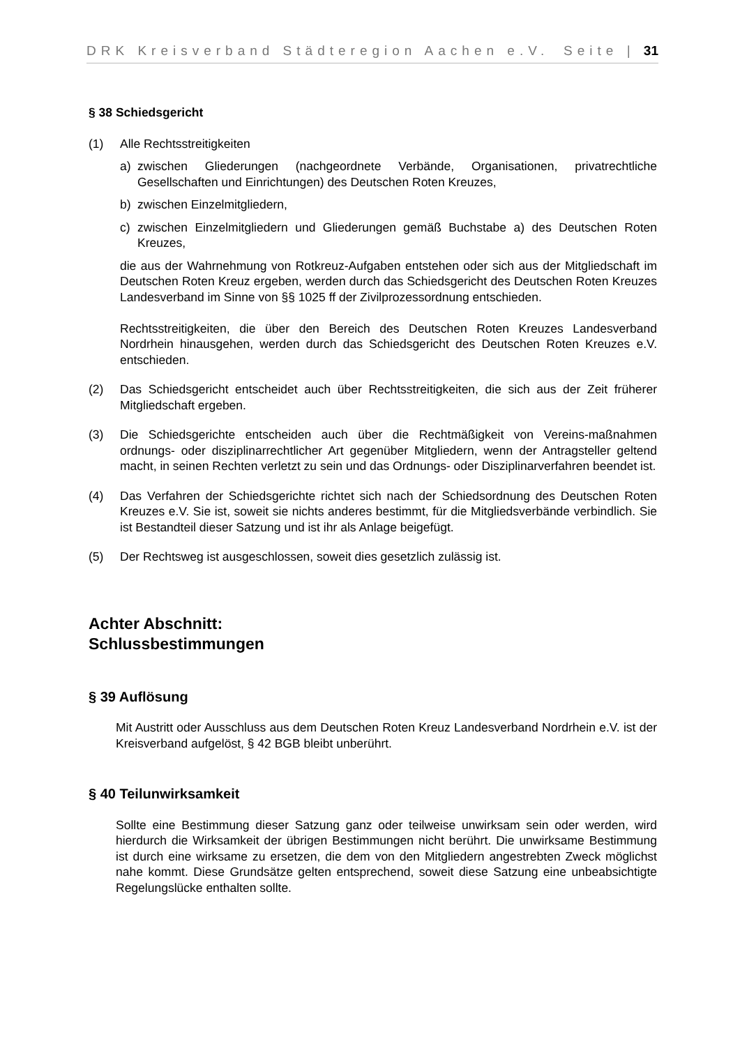DRK Kreisverband Städteregion Aachen e.V. Seite | 31
§ 38 Schiedsgericht
(1) Alle Rechtsstreitigkeiten
a) zwischen Gliederungen (nachgeordnete Verbände, Organisationen, privatrechtliche Gesellschaften und Einrichtungen) des Deutschen Roten Kreuzes,
b) zwischen Einzelmitgliedern,
c) zwischen Einzelmitgliedern und Gliederungen gemäß Buchstabe a) des Deutschen Roten Kreuzes,
die aus der Wahrnehmung von Rotkreuz-Aufgaben entstehen oder sich aus der Mitgliedschaft im Deutschen Roten Kreuz ergeben, werden durch das Schiedsgericht des Deutschen Roten Kreuzes Landesverband im Sinne von §§ 1025 ff der Zivilprozessordnung entschieden.
Rechtsstreitigkeiten, die über den Bereich des Deutschen Roten Kreuzes Landesverband Nordrhein hinausgehen, werden durch das Schiedsgericht des Deutschen Roten Kreuzes e.V. entschieden.
(2) Das Schiedsgericht entscheidet auch über Rechtsstreitigkeiten, die sich aus der Zeit früherer Mitgliedschaft ergeben.
(3) Die Schiedsgerichte entscheiden auch über die Rechtmäßigkeit von Vereins-maßnahmen ordnungs- oder disziplinarrechtlicher Art gegenüber Mitgliedern, wenn der Antragsteller geltend macht, in seinen Rechten verletzt zu sein und das Ordnungs- oder Disziplinarverfahren beendet ist.
(4) Das Verfahren der Schiedsgerichte richtet sich nach der Schiedsordnung des Deutschen Roten Kreuzes e.V. Sie ist, soweit sie nichts anderes bestimmt, für die Mitgliedsverbände verbindlich. Sie ist Bestandteil dieser Satzung und ist ihr als Anlage beigefügt.
(5) Der Rechtsweg ist ausgeschlossen, soweit dies gesetzlich zulässig ist.
Achter Abschnitt:
Schlussbestimmungen
§ 39 Auflösung
Mit Austritt oder Ausschluss aus dem Deutschen Roten Kreuz Landesverband Nordrhein e.V. ist der Kreisverband aufgelöst, § 42 BGB bleibt unberührt.
§ 40 Teilunwirksamkeit
Sollte eine Bestimmung dieser Satzung ganz oder teilweise unwirksam sein oder werden, wird hierdurch die Wirksamkeit der übrigen Bestimmungen nicht berührt. Die unwirksame Bestimmung ist durch eine wirksame zu ersetzen, die dem von den Mitgliedern angestrebten Zweck möglichst nahe kommt. Diese Grundsätze gelten entsprechend, soweit diese Satzung eine unbeabsichtigte Regelungslücke enthalten sollte.